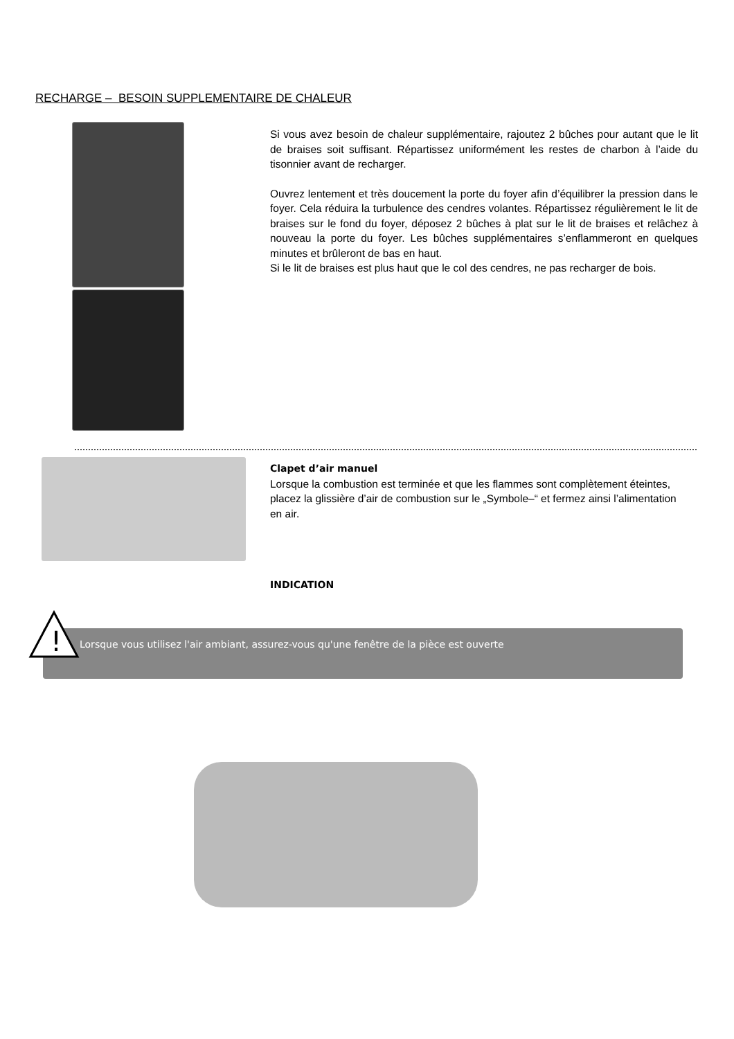RECHARGE – BESOIN SUPPLEMENTAIRE DE CHALEUR
Si vous avez besoin de chaleur supplémentaire, rajoutez 2 bûches pour autant que le lit de braises soit suffisant. Répartissez uniformément les restes de charbon à l’aide du tisonnier avant de recharger.
Ouvrez lentement et très doucement la porte du foyer afin d’équilibrer la pression dans le foyer. Cela réduira la turbulence des cendres volantes. Répartissez régulièrement le lit de braises sur le fond du foyer, déposez 2 bûches à plat sur le lit de braises et relâchez à nouveau la porte du foyer. Les bûches supplémentaires s’enflammeront en quelques minutes et brûleront de bas en haut.
Si le lit de braises est plus haut que le col des cendres, ne pas recharger de bois.
Clapet d’air manuel
Lorsque la combustion est terminée et que les flammes sont complètement éteintes, placez la glissière d’air de combustion sur le „Symbole–“ et fermez ainsi l’alimentation en air.
INDICATION
Lorsque vous utilisez l'air ambiant, assurez-vous qu'une fenêtre de la pièce est ouverte
!